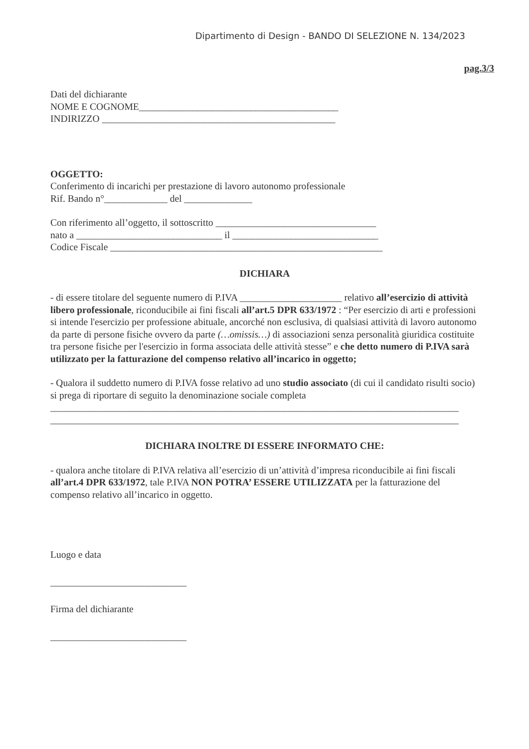Dipartimento di Design - BANDO DI SELEZIONE N. 134/2023
pag.3/3
Dati del dichiarante
NOME E COGNOME_________________________________________
INDIRIZZO ________________________________________________
OGGETTO:
Conferimento di incarichi per prestazione di lavoro autonomo professionale
Rif. Bando n°_____________ del ______________
Con riferimento all’oggetto, il sottoscritto _________________________________
nato a ______________________________ il ______________________________
Codice Fiscale ________________________________________________________
DICHIARA
- di essere titolare del seguente numero di P.IVA _____________________ relativo all’esercizio di attività libero professionale, riconducibile ai fini fiscali all’art.5 DPR 633/1972 : “Per esercizio di arti e professioni si intende l'esercizio per professione abituale, ancorché non esclusiva, di qualsiasi attività di lavoro autonomo da parte di persone fisiche ovvero da parte (…omissis…) di associazioni senza personalità giuridica costituite tra persone fisiche per l'esercizio in forma associata delle attività stesse” e che detto numero di P.IVA sarà utilizzato per la fatturazione del compenso relativo all’incarico in oggetto;
- Qualora il suddetto numero di P.IVA fosse relativo ad uno studio associato (di cui il candidato risulti socio) si prega di riportare di seguito la denominazione sociale completa
____________________________________________________________________________________
____________________________________________________________________________________
DICHIARA INOLTRE DI ESSERE INFORMATO CHE:
- qualora anche titolare di P.IVA relativa all’esercizio di un’attività d’impresa riconducibile ai fini fiscali all’art.4 DPR 633/1972, tale P.IVA NON POTRA’ ESSERE UTILIZZATA per la fatturazione del compenso relativo all’incarico in oggetto.
Luogo e data
____________________________
Firma del dichiarante
____________________________